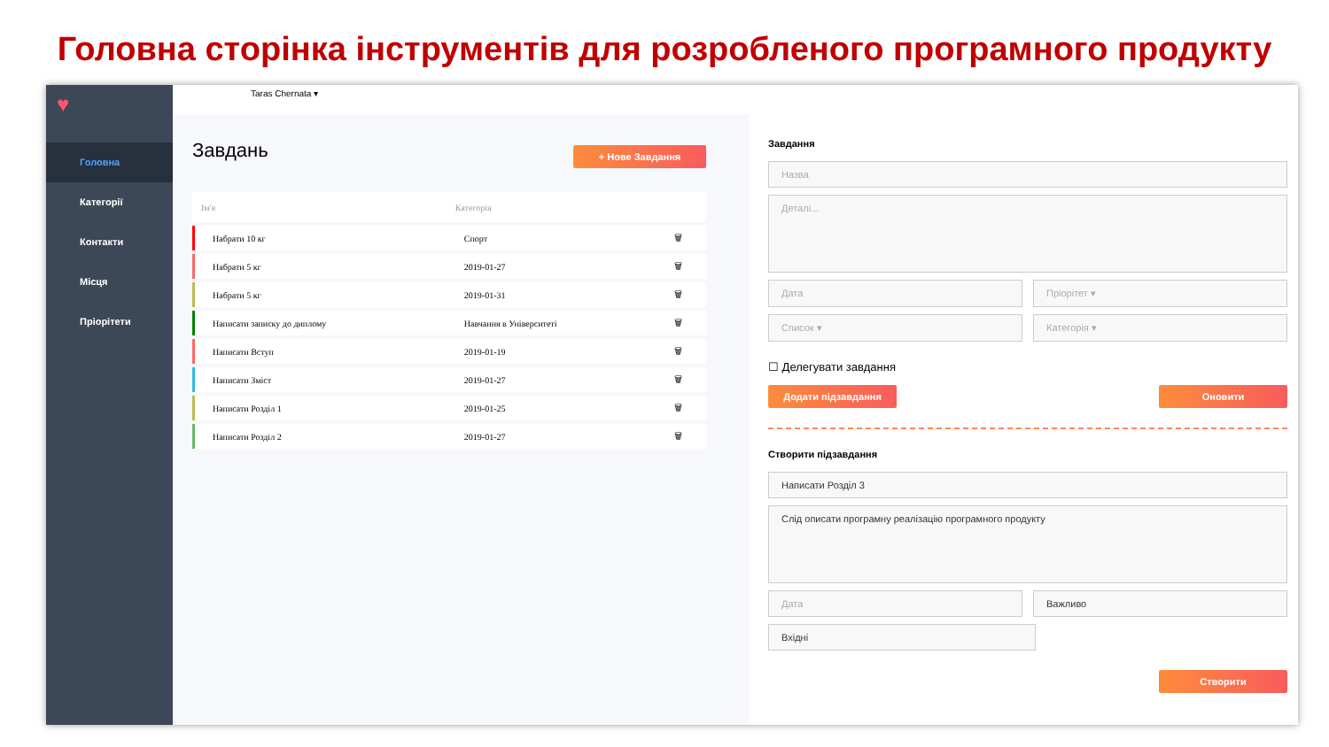Головна сторінка інструментів для розробленого програмного продукту
♥
Головна
Категорії
Контакти
Місця
Пріорітети
Taras Chernata ▾
Завдань
+ Нове Завдання
| Ім'я | Категорія | |
| --- | --- | --- |
| Набрати 10 кг | Спорт | 🗑 |
| Набрати 5 кг | 2019-01-27 | 🗑 |
| Набрати 5 кг | 2019-01-31 | 🗑 |
| Написати записку до диплому | Навчання в Університеті | 🗑 |
| Написати Вступ | 2019-01-19 | 🗑 |
| Написати Зміст | 2019-01-27 | 🗑 |
| Написати Розділ 1 | 2019-01-25 | 🗑 |
| Написати Розділ 2 | 2019-01-27 | 🗑 |
Завдання
Назва
Деталі...
Дата Пріорітет ▾
Список ▾ Категорія ▾
☐ Делегувати завдання
Додати підзавдання Оновити
Створити підзавдання
Написати Розділ 3
Слід описати програмну реалізацію програмного продукту
Дата Важливо
Вхідні
Створити